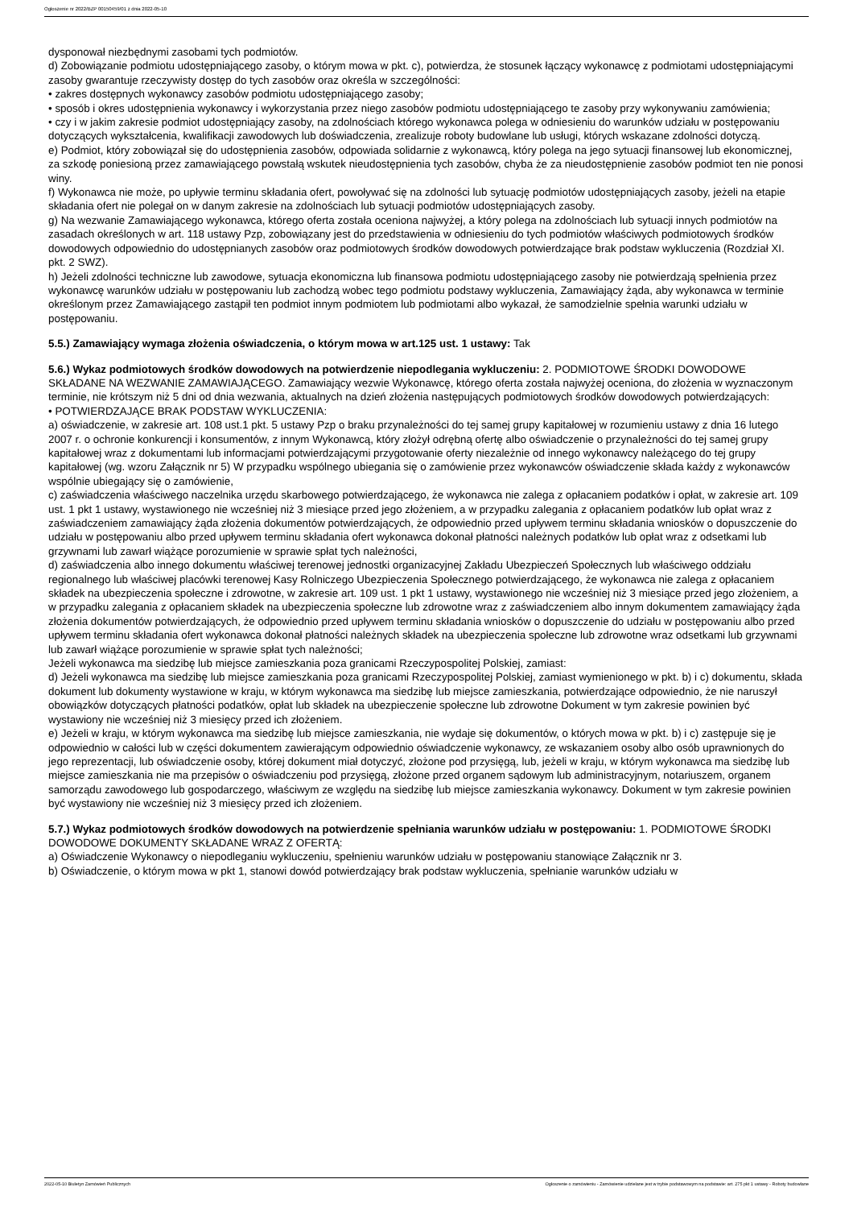Ogłoszenie nr 2022/BZP 00150459/01 z dnia 2022-05-10
dysponował niezbędnymi zasobami tych podmiotów.
d) Zobowiązanie podmiotu udostępniającego zasoby, o którym mowa w pkt. c), potwierdza, że stosunek łączący wykonawcę z podmiotami udostępniającymi zasoby gwarantuje rzeczywisty dostęp do tych zasobów oraz określa w szczególności:
• zakres dostępnych wykonawcy zasobów podmiotu udostępniającego zasoby;
• sposób i okres udostępnienia wykonawcy i wykorzystania przez niego zasobów podmiotu udostępniającego te zasoby przy wykonywaniu zamówienia;
• czy i w jakim zakresie podmiot udostępniający zasoby, na zdolnościach którego wykonawca polega w odniesieniu do warunków udziału w postępowaniu dotyczących wykształcenia, kwalifikacji zawodowych lub doświadczenia, zrealizuje roboty budowlane lub usługi, których wskazane zdolności dotyczą.
e) Podmiot, który zobowiązał się do udostępnienia zasobów, odpowiada solidarnie z wykonawcą, który polega na jego sytuacji finansowej lub ekonomicznej, za szkodę poniesioną przez zamawiającego powstałą wskutek nieudostępnienia tych zasobów, chyba że za nieudostępnienie zasobów podmiot ten nie ponosi winy.
f) Wykonawca nie może, po upływie terminu składania ofert, powoływać się na zdolności lub sytuację podmiotów udostępniających zasoby, jeżeli na etapie składania ofert nie polegał on w danym zakresie na zdolnościach lub sytuacji podmiotów udostępniających zasoby.
g) Na wezwanie Zamawiającego wykonawca, którego oferta została oceniona najwyżej, a który polega na zdolnościach lub sytuacji innych podmiotów na zasadach określonych w art. 118 ustawy Pzp, zobowiązany jest do przedstawienia w odniesieniu do tych podmiotów właściwych podmiotowych środków dowodowych odpowiednio do udostępnianych zasobów oraz podmiotowych środków dowodowych potwierdzające brak podstaw wykluczenia (Rozdział XI. pkt. 2 SWZ).
h) Jeżeli zdolności techniczne lub zawodowe, sytuacja ekonomiczna lub finansowa podmiotu udostępniającego zasoby nie potwierdzają spełnienia przez wykonawcę warunków udziału w postępowaniu lub zachodzą wobec tego podmiotu podstawy wykluczenia, Zamawiający żąda, aby wykonawca w terminie określonym przez Zamawiającego zastąpił ten podmiot innym podmiotem lub podmiotami albo wykazał, że samodzielnie spełnia warunki udziału w postępowaniu.
5.5.) Zamawiający wymaga złożenia oświadczenia, o którym mowa w art.125 ust. 1 ustawy: Tak
5.6.) Wykaz podmiotowych środków dowodowych na potwierdzenie niepodlegania wykluczeniu: 2. PODMIOTOWE ŚRODKI DOWODOWE SKŁADANE NA WEZWANIE ZAMAWIAJĄCEGO. Zamawiający wezwie Wykonawcę, którego oferta została najwyżej oceniona, do złożenia w wyznaczonym terminie, nie krótszym niż 5 dni od dnia wezwania, aktualnych na dzień złożenia następujących podmiotowych środków dowodowych potwierdzających:
• POTWIERDZAJĄCE BRAK PODSTAW WYKLUCZENIA:
a) oświadczenie, w zakresie art. 108 ust.1 pkt. 5 ustawy Pzp o braku przynależności do tej samej grupy kapitałowej w rozumieniu ustawy z dnia 16 lutego 2007 r. o ochronie konkurencji i konsumentów, z innym Wykonawcą, który złożył odrębną ofertę albo oświadczenie o przynależności do tej samej grupy kapitałowej wraz z dokumentami lub informacjami potwierdzającymi przygotowanie oferty niezależnie od innego wykonawcy należącego do tej grupy kapitałowej (wg. wzoru Załącznik nr 5) W przypadku wspólnego ubiegania się o zamówienie przez wykonawców oświadczenie składa każdy z wykonawców wspólnie ubiegający się o zamówienie,
c) zaświadczenia właściwego naczelnika urzędu skarbowego potwierdzającego, że wykonawca nie zalega z opłacaniem podatków i opłat, w zakresie art. 109 ust. 1 pkt 1 ustawy, wystawionego nie wcześniej niż 3 miesiące przed jego złożeniem, a w przypadku zalegania z opłacaniem podatków lub opłat wraz z zaświadczeniem zamawiający żąda złożenia dokumentów potwierdzających, że odpowiednio przed upływem terminu składania wniosków o dopuszczenie do udziału w postępowaniu albo przed upływem terminu składania ofert wykonawca dokonał płatności należnych podatków lub opłat wraz z odsetkami lub grzywnami lub zawarł wiążące porozumienie w sprawie spłat tych należności,
d) zaświadczenia albo innego dokumentu właściwej terenowej jednostki organizacyjnej Zakładu Ubezpieczeń Społecznych lub właściwego oddziału regionalnego lub właściwej placówki terenowej Kasy Rolniczego Ubezpieczenia Społecznego potwierdzającego, że wykonawca nie zalega z opłacaniem składek na ubezpieczenia społeczne i zdrowotne, w zakresie art. 109 ust. 1 pkt 1 ustawy, wystawionego nie wcześniej niż 3 miesiące przed jego złożeniem, a w przypadku zalegania z opłacaniem składek na ubezpieczenia społeczne lub zdrowotne wraz z zaświadczeniem albo innym dokumentem zamawiający żąda złożenia dokumentów potwierdzających, że odpowiednio przed upływem terminu składania wniosków o dopuszczenie do udziału w postępowaniu albo przed upływem terminu składania ofert wykonawca dokonał płatności należnych składek na ubezpieczenia społeczne lub zdrowotne wraz odsetkami lub grzywnami lub zawarł wiążące porozumienie w sprawie spłat tych należności;
Jeżeli wykonawca ma siedzibę lub miejsce zamieszkania poza granicami Rzeczypospolitej Polskiej, zamiast:
d) Jeżeli wykonawca ma siedzibę lub miejsce zamieszkania poza granicami Rzeczypospolitej Polskiej, zamiast wymienionego w pkt. b) i c) dokumentu, składa dokument lub dokumenty wystawione w kraju, w którym wykonawca ma siedzibę lub miejsce zamieszkania, potwierdzające odpowiednio, że nie naruszył obowiązków dotyczących płatności podatków, opłat lub składek na ubezpieczenie społeczne lub zdrowotne Dokument w tym zakresie powinien być wystawiony nie wcześniej niż 3 miesięcy przed ich złożeniem.
e) Jeżeli w kraju, w którym wykonawca ma siedzibę lub miejsce zamieszkania, nie wydaje się dokumentów, o których mowa w pkt. b) i c) zastępuje się je odpowiednio w całości lub w części dokumentem zawierającym odpowiednio oświadczenie wykonawcy, ze wskazaniem osoby albo osób uprawnionych do jego reprezentacji, lub oświadczenie osoby, której dokument miał dotyczyć, złożone pod przysięgą, lub, jeżeli w kraju, w którym wykonawca ma siedzibę lub miejsce zamieszkania nie ma przepisów o oświadczeniu pod przysięgą, złożone przed organem sądowym lub administracyjnym, notariuszem, organem samorządu zawodowego lub gospodarczego, właściwym ze względu na siedzibę lub miejsce zamieszkania wykonawcy. Dokument w tym zakresie powinien być wystawiony nie wcześniej niż 3 miesięcy przed ich złożeniem.
5.7.) Wykaz podmiotowych środków dowodowych na potwierdzenie spełniania warunków udziału w postępowaniu: 1. PODMIOTOWE ŚRODKI DOWODOWE DOKUMENTY SKŁADANE WRAZ Z OFERTĄ:
a) Oświadczenie Wykonawcy o niepodleganiu wykluczeniu, spełnieniu warunków udziału w postępowaniu stanowiące Załącznik nr 3.
b) Oświadczenie, o którym mowa w pkt 1, stanowi dowód potwierdzający brak podstaw wykluczenia, spełnianie warunków udziału w
2022-05-10 Biuletyn Zamówień Publicznych Ogłoszenie o zamówieniu - Zamówienie udzielane jest w trybie podstawowym na podstawie: art. 275 pkt 1 ustawy - Roboty budowlane